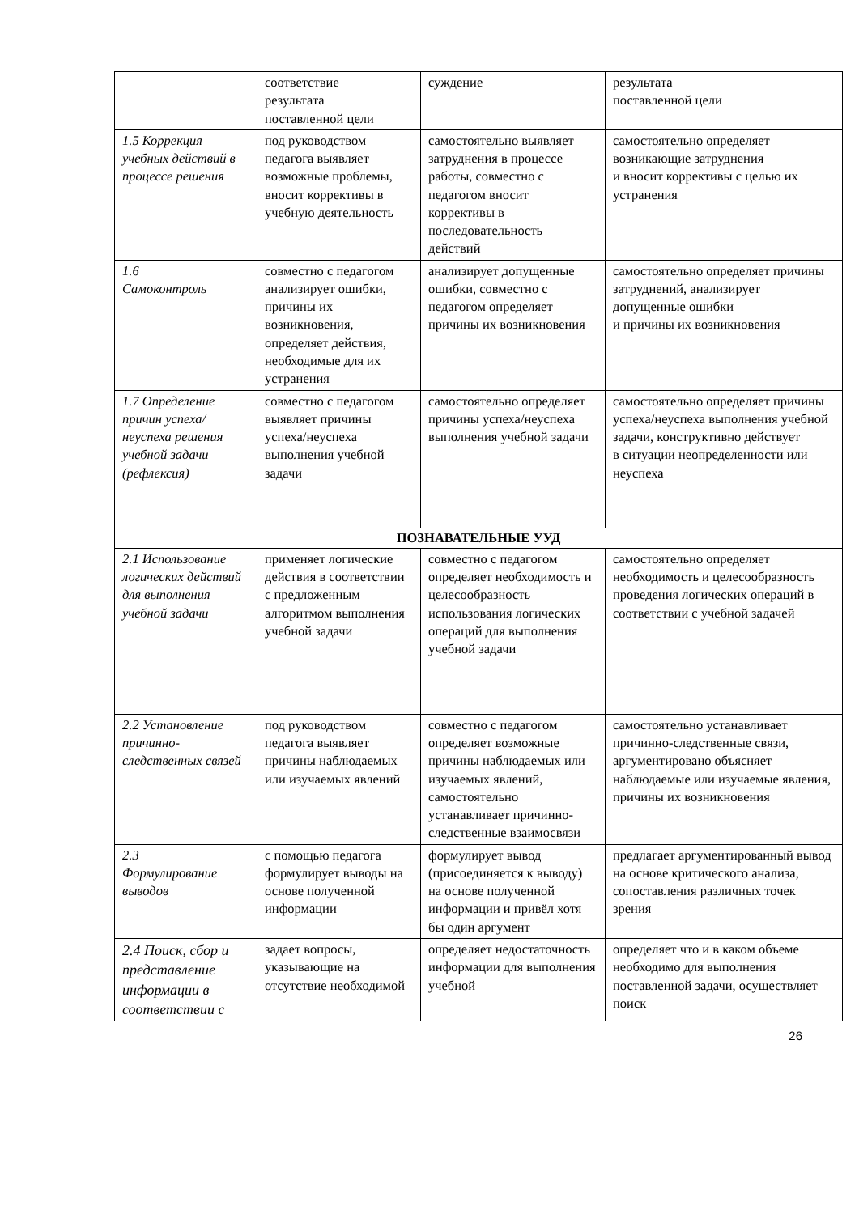| | соответствие результата поставленной цели | суждение | результата поставленной цели |
| 1.5 Коррекция учебных действий в процессе решения | под руководством педагога выявляет возможные проблемы, вносит коррективы в учебную деятельность | самостоятельно выявляет затруднения в процессе работы, совместно с педагогом вносит коррективы в последовательность действий | самостоятельно определяет возникающие затруднения и вносит коррективы с целью их устранения |
| 1.6 Самоконтроль | совместно с педагогом анализирует ошибки, причины их возникновения, определяет действия, необходимые для их устранения | анализирует допущенные ошибки, совместно с педагогом определяет причины их возникновения | самостоятельно определяет причины затруднений, анализирует допущенные ошибки и причины их возникновения |
| 1.7 Определение причин успеха/неуспеха решения учебной задачи (рефлексия) | совместно с педагогом выявляет причины успеха/неуспеха выполнения учебной задачи | самостоятельно определяет причины успеха/неуспеха выполнения учебной задачи | самостоятельно определяет причины успеха/неуспеха выполнения учебной задачи, конструктивно действует в ситуации неопределенности или неуспеха |
| ПОЗНАВАТЕЛЬНЫЕ УУД | | | |
| 2.1 Использование логических действий для выполнения учебной задачи | применяет логические действия в соответствии с предложенным алгоритмом выполнения учебной задачи | совместно с педагогом определяет необходимость и целесообразность использования логических операций для выполнения учебной задачи | самостоятельно определяет необходимость и целесообразность проведения логических операций в соответствии с учебной задачей |
| 2.2 Установление причинно-следственных связей | под руководством педагога выявляет причины наблюдаемых или изучаемых явлений | совместно с педагогом определяет возможные причины наблюдаемых или изучаемых явлений, самостоятельно устанавливает причинно-следственные взаимосвязи | самостоятельно устанавливает причинно-следственные связи, аргументировано объясняет наблюдаемые или изучаемые явления, причины их возникновения |
| 2.3 Формулирование выводов | с помощью педагога формулирует выводы на основе полученной информации | формулирует вывод (присоединяется к выводу) на основе полученной информации и привёл хотя бы один аргумент | предлагает аргументированный вывод на основе критического анализа, сопоставления различных точек зрения |
| 2.4 Поиск, сбор и представление информации в соответствии с | задает вопросы, указывающие на отсутствие необходимой | определяет недостаточность информации для выполнения учебной | определяет что и в каком объеме необходимо для выполнения поставленной задачи, осуществляет поиск |
26